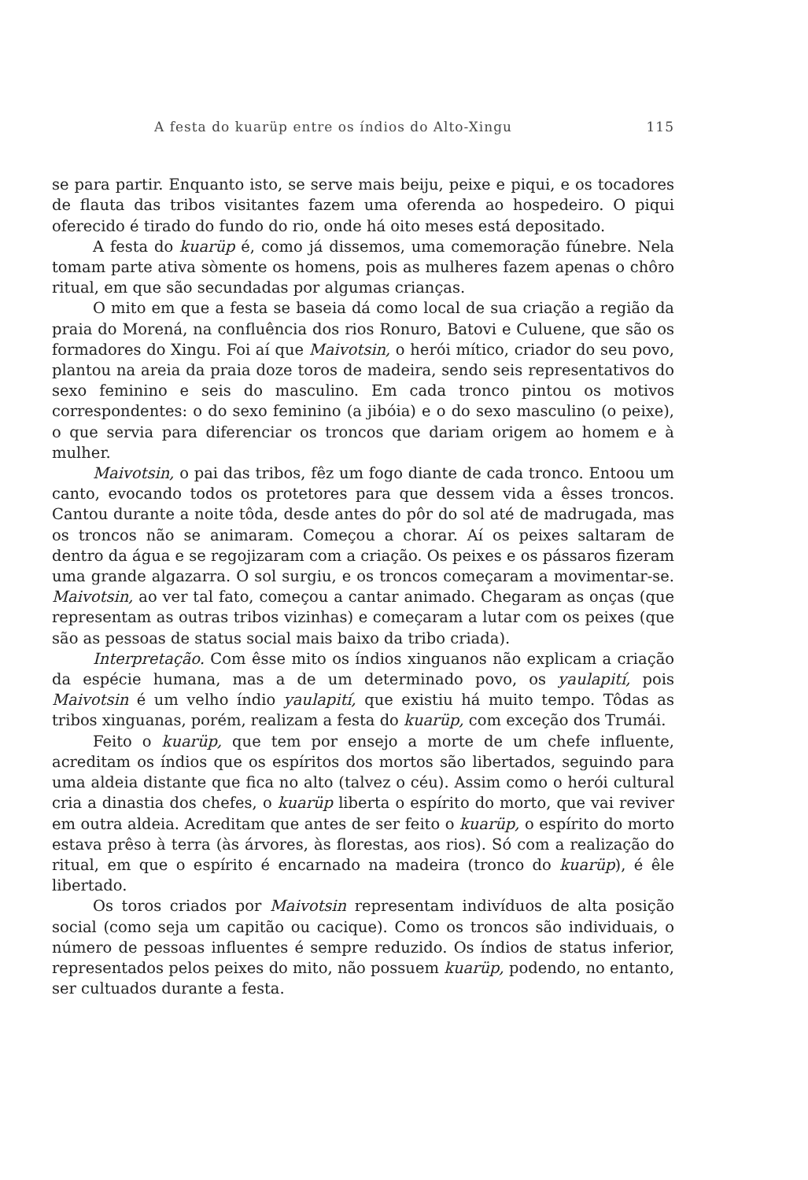A festa do kuarüp entre os índios do Alto-Xingu 115
se para partir. Enquanto isto, se serve mais beiju, peixe e piqui, e os tocadores de flauta das tribos visitantes fazem uma oferenda ao hospedeiro. O piqui oferecido é tirado do fundo do rio, onde há oito meses está depositado.
A festa do kuarüp é, como já dissemos, uma comemoração fúnebre. Nela tomam parte ativa sòmente os homens, pois as mulheres fazem apenas o chôro ritual, em que são secundadas por algumas crianças.
O mito em que a festa se baseia dá como local de sua criação a região da praia do Morená, na confluência dos rios Ronuro, Batovi e Culuene, que são os formadores do Xingu. Foi aí que Maivotsin, o herói mítico, criador do seu povo, plantou na areia da praia doze toros de madeira, sendo seis representativos do sexo feminino e seis do masculino. Em cada tronco pintou os motivos correspondentes: o do sexo feminino (a jibóia) e o do sexo masculino (o peixe), o que servia para diferenciar os troncos que dariam origem ao homem e à mulher.
Maivotsin, o pai das tribos, fêz um fogo diante de cada tronco. Entoou um canto, evocando todos os protetores para que dessem vida a êsses troncos. Cantou durante a noite tôda, desde antes do pôr do sol até de madrugada, mas os troncos não se animaram. Começou a chorar. Aí os peixes saltaram de dentro da água e se regojizaram com a criação. Os peixes e os pássaros fizeram uma grande algazarra. O sol surgiu, e os troncos começaram a movimentar-se. Maivotsin, ao ver tal fato, começou a cantar animado. Chegaram as onças (que representam as outras tribos vizinhas) e começaram a lutar com os peixes (que são as pessoas de status social mais baixo da tribo criada).
Interpretação. Com êsse mito os índios xinguanos não explicam a criação da espécie humana, mas a de um determinado povo, os yaulapití, pois Maivotsin é um velho índio yaulapití, que existiu há muito tempo. Tôdas as tribos xinguanas, porém, realizam a festa do kuarüp, com exceção dos Trumái.
Feito o kuarüp, que tem por ensejo a morte de um chefe influente, acreditam os índios que os espíritos dos mortos são libertados, seguindo para uma aldeia distante que fica no alto (talvez o céu). Assim como o herói cultural cria a dinastia dos chefes, o kuarüp liberta o espírito do morto, que vai reviver em outra aldeia. Acreditam que antes de ser feito o kuarüp, o espírito do morto estava prêso à terra (às árvores, às florestas, aos rios). Só com a realização do ritual, em que o espírito é encarnado na madeira (tronco do kuarüp), é êle libertado.
Os toros criados por Maivotsin representam indivíduos de alta posição social (como seja um capitão ou cacique). Como os troncos são individuais, o número de pessoas influentes é sempre reduzido. Os índios de status inferior, representados pelos peixes do mito, não possuem kuarüp, podendo, no entanto, ser cultuados durante a festa.